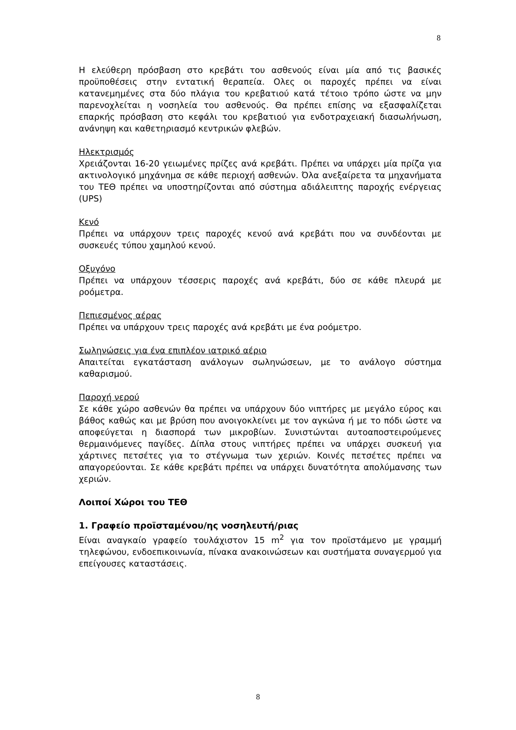8
Η ελεύθερη πρόσβαση στο κρεβάτι του ασθενούς είναι μία από τις βασικές προϋποθέσεις στην εντατική θεραπεία. Ολες οι παροχές πρέπει να είναι κατανεμημένες στα δύο πλάγια του κρεβατιού κατά τέτοιο τρόπο ώστε να μην παρενοχλείται η νοσηλεία του ασθενούς. Θα πρέπει επίσης να εξασφαλίζεται επαρκής πρόσβαση στο κεφάλι του κρεβατιού για ενδοτραχειακή διασωλήνωση, ανάνηψη και καθετηριασμό κεντρικών φλεβών.
Ηλεκτρισμός
Χρειάζονται 16-20 γειωμένες πρίζες ανά κρεβάτι. Πρέπει να υπάρχει μία πρίζα για ακτινολογικό μηχάνημα σε κάθε περιοχή ασθενών. Όλα ανεξαίρετα τα μηχανήματα του ΤΕΘ πρέπει να υποστηρίζονται από σύστημα αδιάλειπτης παροχής ενέργειας (UPS)
Κενό
Πρέπει να υπάρχουν τρεις παροχές κενού ανά κρεβάτι που να συνδέονται με συσκευές τύπου χαμηλού κενού.
Οξυγόνο
Πρέπει να υπάρχουν τέσσερις παροχές ανά κρεβάτι, δύο σε κάθε πλευρά με ροόμετρα.
Πεπιεσμένος αέρας
Πρέπει να υπάρχουν τρεις παροχές ανά κρεβάτι με ένα ροόμετρο.
Σωληνώσεις για ένα επιπλέον ιατρικό αέριο
Απαιτείται εγκατάσταση ανάλογων σωληνώσεων, με το ανάλογο σύστημα καθαρισμού.
Παροχή νερού
Σε κάθε χώρο ασθενών θα πρέπει να υπάρχουν δύο νιπτήρες με μεγάλο εύρος και βάθος καθώς και με βρύση που ανοιγοκλείνει με τον αγκώνα ή με το πόδι ώστε να αποφεύγεται η διασπορά των μικροβίων. Συνιστώνται αυτοαποστειρούμενες θερμαινόμενες παγίδες. Δίπλα στους νιπτήρες πρέπει να υπάρχει συσκευή για χάρτινες πετσέτες για το στέγνωμα των χεριών. Κοινές πετσέτες πρέπει να απαγορεύονται. Σε κάθε κρεβάτι πρέπει να υπάρχει δυνατότητα απολύμανσης των χεριών.
Λοιποί Χώροι του ΤΕΘ
1. Γραφείο προϊσταμένου/ης νοσηλευτή/ριας
Είναι αναγκαίο γραφείο τουλάχιστον 15 m<sup>2</sup> για τον προϊστάμενο με γραμμή τηλεφώνου, ενδοεπικοινωνία, πίνακα ανακοινώσεων και συστήματα συναγερμού για επείγουσες καταστάσεις.
8